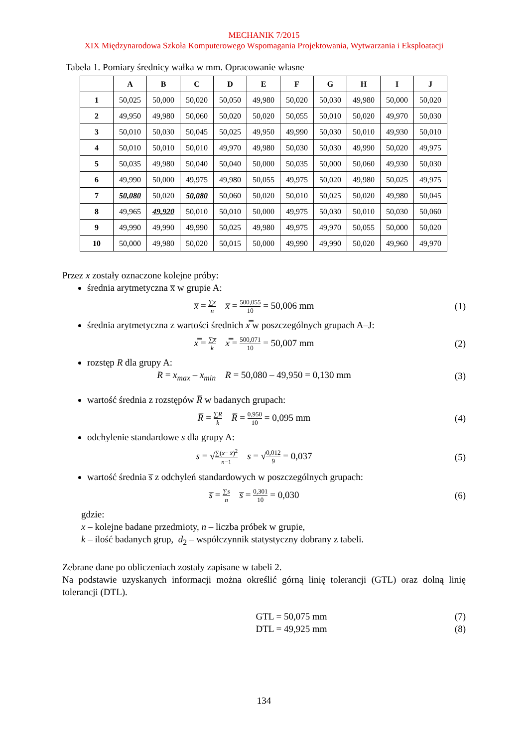MECHANIK 7/2015
XIX Międzynarodowa Szkoła Komputerowego Wspomagania Projektowania, Wytwarzania i Eksploatacji
Tabela 1. Pomiary średnicy wałka w mm. Opracowanie własne
| | A | B | C | D | E | F | G | H | I | J |
| --- | --- | --- | --- | --- | --- | --- | --- | --- | --- | --- |
| 1 | 50,025 | 50,000 | 50,020 | 50,050 | 49,980 | 50,020 | 50,030 | 49,980 | 50,000 | 50,020 |
| 2 | 49,950 | 49,980 | 50,060 | 50,020 | 50,020 | 50,055 | 50,010 | 50,020 | 49,970 | 50,030 |
| 3 | 50,010 | 50,030 | 50,045 | 50,025 | 49,950 | 49,990 | 50,030 | 50,010 | 49,930 | 50,010 |
| 4 | 50,010 | 50,010 | 50,010 | 49,970 | 49,980 | 50,030 | 50,030 | 49,990 | 50,020 | 49,975 |
| 5 | 50,035 | 49,980 | 50,040 | 50,040 | 50,000 | 50,035 | 50,000 | 50,060 | 49,930 | 50,030 |
| 6 | 49,990 | 50,000 | 49,975 | 49,980 | 50,055 | 49,975 | 50,020 | 49,980 | 50,025 | 49,975 |
| 7 | 50,080 | 50,020 | 50,080 | 50,060 | 50,020 | 50,010 | 50,025 | 50,020 | 49,980 | 50,045 |
| 8 | 49,965 | 49,920 | 50,010 | 50,010 | 50,000 | 49,975 | 50,030 | 50,010 | 50,030 | 50,060 |
| 9 | 49,990 | 49,990 | 49,990 | 50,025 | 49,980 | 49,975 | 49,970 | 50,055 | 50,000 | 50,020 |
| 10 | 50,000 | 49,980 | 50,020 | 50,015 | 50,000 | 49,990 | 49,990 | 50,020 | 49,960 | 49,970 |
Przez x zostały oznaczone kolejne próby:
średnia arytmetyczna x̅ w grupie A:
x̅ = ∑x n x̅ = 500,055 10 = 50,006 mm
(1)
średnia arytmetyczna z wartości średnich x̿ w poszczególnych grupach A–J:
x̿ = ∑x̅ k x̿ = 500,071 10 = 50,007 mm
(2)
rozstęp R dla grupy A:
R = x<sub>max</sub> – x<sub>min</sub> R = 50,080 – 49,950 = 0,130 mm
(3)
wartość średnia z rozstępów R̅ w badanych grupach:
R̅ = ∑R k R̅ = 0,950 10 = 0,095 mm
(4)
odchylenie standardowe s dla grupy A:
s = √∑(x− x̅)<sup>2</sup> n−1 s = √0,012 9 = 0,037
(5)
wartość średnia s̅ z odchyleń standardowych w poszczególnych grupach:
s̅ = ∑s n s̅ = 0,301 10 = 0,030
(6)
gdzie:
x – kolejne badane przedmioty, n – liczba próbek w grupie,
k – ilość badanych grup, d<sub>2</sub> – współczynnik statystyczny dobrany z tabeli.
Zebrane dane po obliczeniach zostały zapisane w tabeli 2.
Na podstawie uzyskanych informacji można określić górną linię tolerancji (GTL) oraz dolną linię tolerancji (DTL).
GTL = 50,075 mm (7)
DTL = 49,925 mm (8)
134